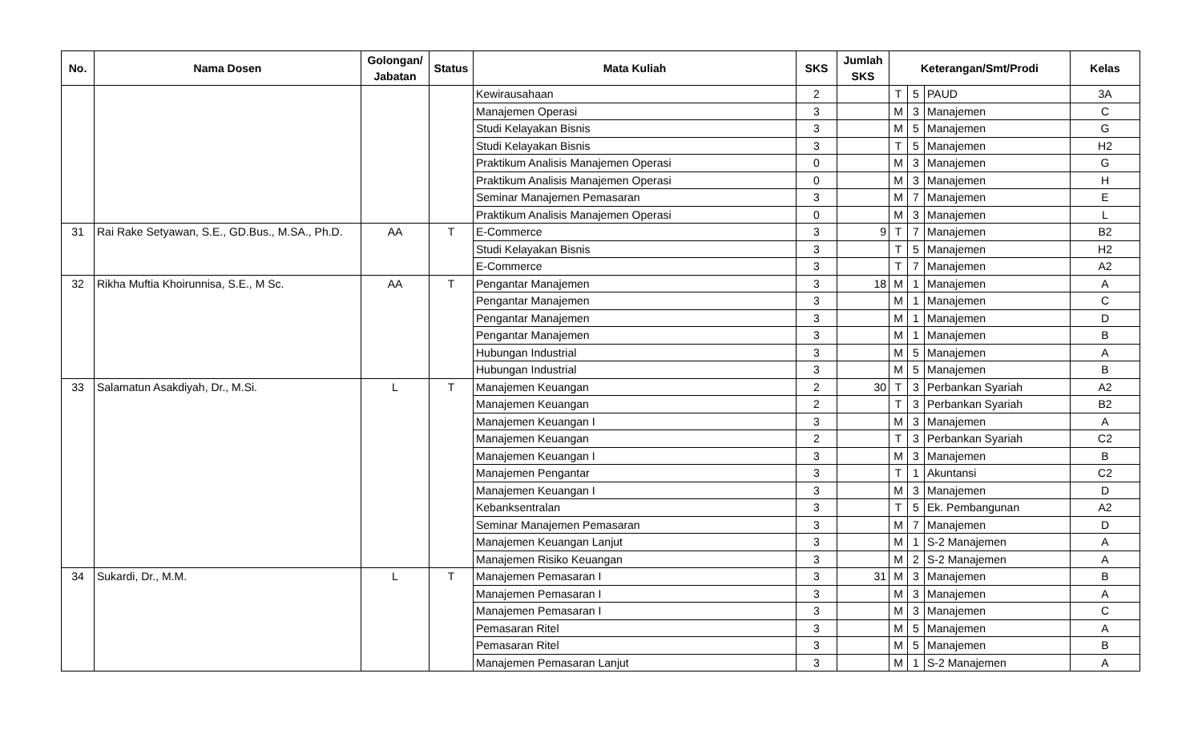| No. | Nama Dosen | Golongan/ Jabatan | Status | Mata Kuliah | SKS | Jumlah SKS | Keterangan/Smt/Prodi | | | Kelas |
| --- | --- | --- | --- | --- | --- | --- | --- | --- | --- | --- |
| | | | | Kewirausahaan | 2 | | T | 5 | PAUD | 3A |
| | | | | Manajemen Operasi | 3 | | M | 3 | Manajemen | C |
| | | | | Studi Kelayakan Bisnis | 3 | | M | 5 | Manajemen | G |
| | | | | Studi Kelayakan Bisnis | 3 | | T | 5 | Manajemen | H2 |
| | | | | Praktikum Analisis Manajemen Operasi | 0 | | M | 3 | Manajemen | G |
| | | | | Praktikum Analisis Manajemen Operasi | 0 | | M | 3 | Manajemen | H |
| | | | | Seminar Manajemen Pemasaran | 3 | | M | 7 | Manajemen | E |
| | | | | Praktikum Analisis Manajemen Operasi | 0 | | M | 3 | Manajemen | L |
| 31 | Rai Rake Setyawan, S.E., GD.Bus., M.SA., Ph.D. | AA | T | E-Commerce | 3 | 9 | T | 7 | Manajemen | B2 |
| | | | | Studi Kelayakan Bisnis | 3 | | T | 5 | Manajemen | H2 |
| | | | | E-Commerce | 3 | | T | 7 | Manajemen | A2 |
| 32 | Rikha Muftia Khoirunnisa, S.E., M Sc. | AA | T | Pengantar Manajemen | 3 | 18 | M | 1 | Manajemen | A |
| | | | | Pengantar Manajemen | 3 | | M | 1 | Manajemen | C |
| | | | | Pengantar Manajemen | 3 | | M | 1 | Manajemen | D |
| | | | | Pengantar Manajemen | 3 | | M | 1 | Manajemen | B |
| | | | | Hubungan Industrial | 3 | | M | 5 | Manajemen | A |
| | | | | Hubungan Industrial | 3 | | M | 5 | Manajemen | B |
| 33 | Salamatun Asakdiyah, Dr., M.Si. | L | T | Manajemen Keuangan | 2 | 30 | T | 3 | Perbankan Syariah | A2 |
| | | | | Manajemen Keuangan | 2 | | T | 3 | Perbankan Syariah | B2 |
| | | | | Manajemen Keuangan I | 3 | | M | 3 | Manajemen | A |
| | | | | Manajemen Keuangan | 2 | | T | 3 | Perbankan Syariah | C2 |
| | | | | Manajemen Keuangan I | 3 | | M | 3 | Manajemen | B |
| | | | | Manajemen Pengantar | 3 | | T | 1 | Akuntansi | C2 |
| | | | | Manajemen Keuangan I | 3 | | M | 3 | Manajemen | D |
| | | | | Kebanksentralan | 3 | | T | 5 | Ek. Pembangunan | A2 |
| | | | | Seminar Manajemen Pemasaran | 3 | | M | 7 | Manajemen | D |
| | | | | Manajemen Keuangan Lanjut | 3 | | M | 1 | S-2 Manajemen | A |
| | | | | Manajemen Risiko Keuangan | 3 | | M | 2 | S-2 Manajemen | A |
| 34 | Sukardi, Dr., M.M. | L | T | Manajemen Pemasaran I | 3 | 31 | M | 3 | Manajemen | B |
| | | | | Manajemen Pemasaran I | 3 | | M | 3 | Manajemen | A |
| | | | | Manajemen Pemasaran I | 3 | | M | 3 | Manajemen | C |
| | | | | Pemasaran Ritel | 3 | | M | 5 | Manajemen | A |
| | | | | Pemasaran Ritel | 3 | | M | 5 | Manajemen | B |
| | | | | Manajemen Pemasaran Lanjut | 3 | | M | 1 | S-2 Manajemen | A |